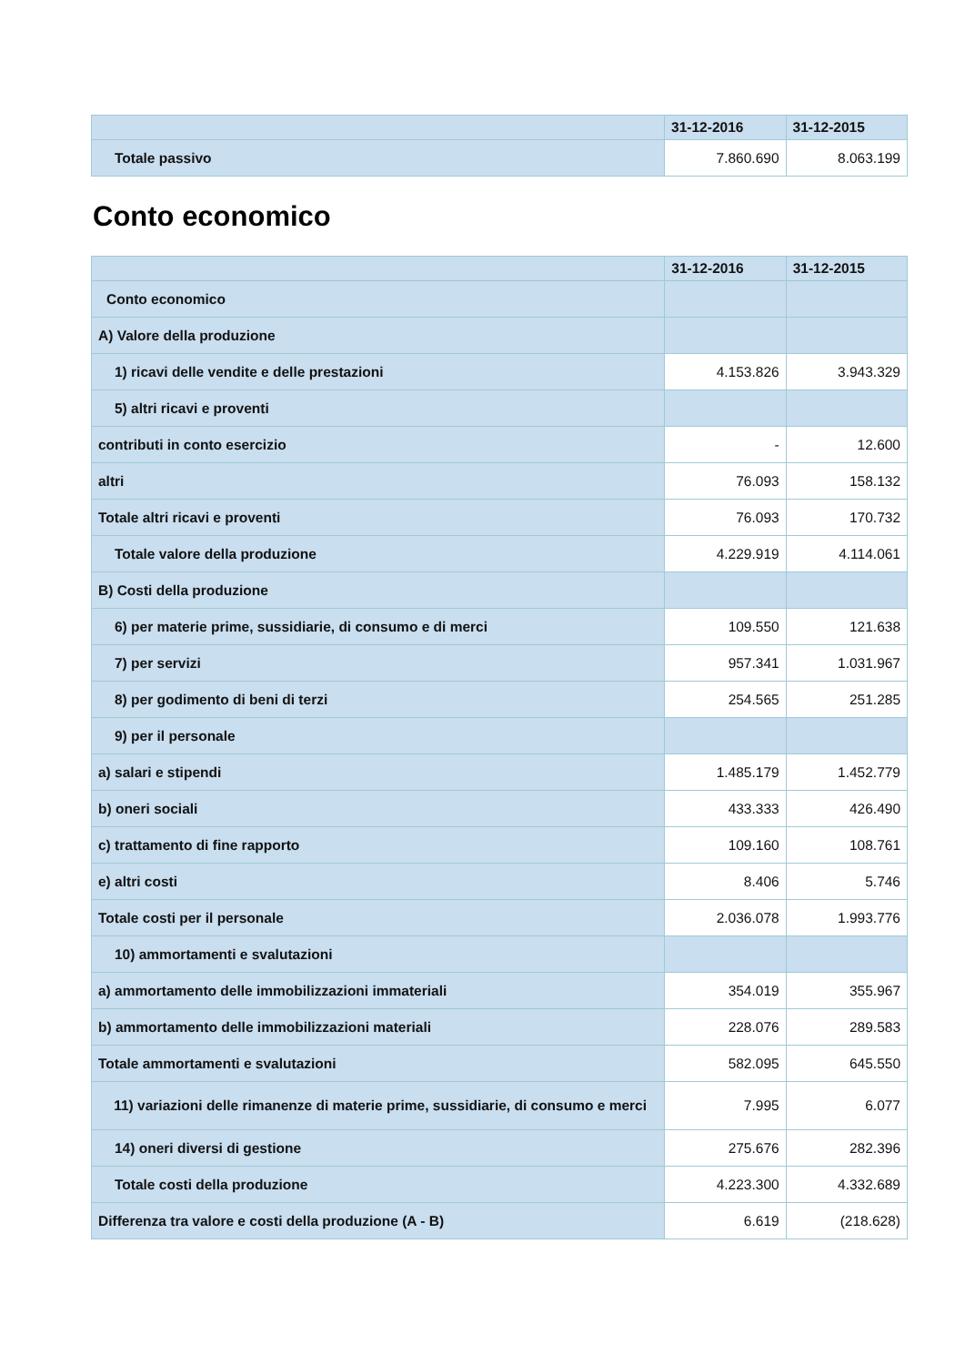| | 31-12-2016 | 31-12-2015 |
| --- | --- | --- |
| Totale passivo | 7.860.690 | 8.063.199 |
Conto economico
| | 31-12-2016 | 31-12-2015 |
| --- | --- | --- |
| Conto economico | | |
| A) Valore della produzione | | |
| 1) ricavi delle vendite e delle prestazioni | 4.153.826 | 3.943.329 |
| 5) altri ricavi e proventi | | |
| contributi in conto esercizio | - | 12.600 |
| altri | 76.093 | 158.132 |
| Totale altri ricavi e proventi | 76.093 | 170.732 |
| Totale valore della produzione | 4.229.919 | 4.114.061 |
| B) Costi della produzione | | |
| 6) per materie prime, sussidiarie, di consumo e di merci | 109.550 | 121.638 |
| 7) per servizi | 957.341 | 1.031.967 |
| 8) per godimento di beni di terzi | 254.565 | 251.285 |
| 9) per il personale | | |
| a) salari e stipendi | 1.485.179 | 1.452.779 |
| b) oneri sociali | 433.333 | 426.490 |
| c) trattamento di fine rapporto | 109.160 | 108.761 |
| e) altri costi | 8.406 | 5.746 |
| Totale costi per il personale | 2.036.078 | 1.993.776 |
| 10) ammortamenti e svalutazioni | | |
| a) ammortamento delle immobilizzazioni immateriali | 354.019 | 355.967 |
| b) ammortamento delle immobilizzazioni materiali | 228.076 | 289.583 |
| Totale ammortamenti e svalutazioni | 582.095 | 645.550 |
| 11) variazioni delle rimanenze di materie prime, sussidiarie, di consumo e merci | 7.995 | 6.077 |
| 14) oneri diversi di gestione | 275.676 | 282.396 |
| Totale costi della produzione | 4.223.300 | 4.332.689 |
| Differenza tra valore e costi della produzione (A - B) | 6.619 | (218.628) |